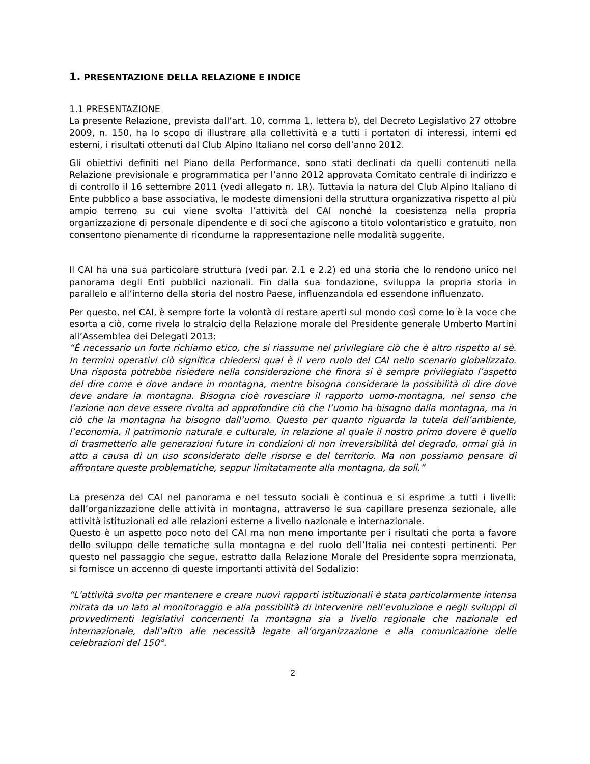1. PRESENTAZIONE DELLA RELAZIONE E INDICE
1.1 PRESENTAZIONE
La presente Relazione, prevista dall’art. 10, comma 1, lettera b), del Decreto Legislativo 27 ottobre 2009, n. 150, ha lo scopo di illustrare alla collettività e a tutti i portatori di interessi, interni ed esterni, i risultati ottenuti dal Club Alpino Italiano nel corso dell’anno 2012.
Gli obiettivi definiti nel Piano della Performance, sono stati declinati da quelli contenuti nella Relazione previsionale e programmatica per l’anno 2012 approvata Comitato centrale di indirizzo e di controllo il 16 settembre 2011 (vedi allegato n. 1R). Tuttavia la natura del Club Alpino Italiano di Ente pubblico a base associativa, le modeste dimensioni della struttura organizzativa rispetto al più ampio terreno su cui viene svolta l’attività del CAI nonché la coesistenza nella propria organizzazione di personale dipendente e di soci che agiscono a titolo volontaristico e gratuito, non consentono pienamente di ricondurne la rappresentazione nelle modalità suggerite.
Il CAI ha una sua particolare struttura (vedi par. 2.1 e 2.2) ed una storia che lo rendono unico nel panorama degli Enti pubblici nazionali. Fin dalla sua fondazione, sviluppa la propria storia in parallelo e all’interno della storia del nostro Paese, influenzandola ed essendone influenzato.
Per questo, nel CAI, è sempre forte la volontà di restare aperti sul mondo così come lo è la voce che esorta a ciò, come rivela lo stralcio della Relazione morale del Presidente generale Umberto Martini all’Assemblea dei Delegati 2013:
“È necessario un forte richiamo etico, che si riassume nel privilegiare ciò che è altro rispetto al sé. In termini operativi ciò significa chiedersi qual è il vero ruolo del CAI nello scenario globalizzato. Una risposta potrebbe risiedere nella considerazione che finora si è sempre privilegiato l’aspetto del dire come e dove andare in montagna, mentre bisogna considerare la possibilità di dire dove deve andare la montagna. Bisogna cioè rovesciare il rapporto uomo-montagna, nel senso che l’azione non deve essere rivolta ad approfondire ciò che l’uomo ha bisogno dalla montagna, ma in ciò che la montagna ha bisogno dall’uomo. Questo per quanto riguarda la tutela dell’ambiente, l’economia, il patrimonio naturale e culturale, in relazione al quale il nostro primo dovere è quello di trasmetterlo alle generazioni future in condizioni di non irreversibilità del degrado, ormai già in atto a causa di un uso sconsiderato delle risorse e del territorio. Ma non possiamo pensare di affrontare queste problematiche, seppur limitatamente alla montagna, da soli.”
La presenza del CAI nel panorama e nel tessuto sociali è continua e si esprime a tutti i livelli: dall’organizzazione delle attività in montagna, attraverso le sua capillare presenza sezionale, alle attività istituzionali ed alle relazioni esterne a livello nazionale e internazionale.
Questo è un aspetto poco noto del CAI ma non meno importante per i risultati che porta a favore dello sviluppo delle tematiche sulla montagna e del ruolo dell’Italia nei contesti pertinenti. Per questo nel passaggio che segue, estratto dalla Relazione Morale del Presidente sopra menzionata, si fornisce un accenno di queste importanti attività del Sodalizio:
“L’attività svolta per mantenere e creare nuovi rapporti istituzionali è stata particolarmente intensa mirata da un lato al monitoraggio e alla possibilità di intervenire nell’evoluzione e negli sviluppi di provvedimenti legislativi concernenti la montagna sia a livello regionale che nazionale ed internazionale, dall’altro alle necessità legate all’organizzazione e alla comunicazione delle celebrazioni del 150°.
2